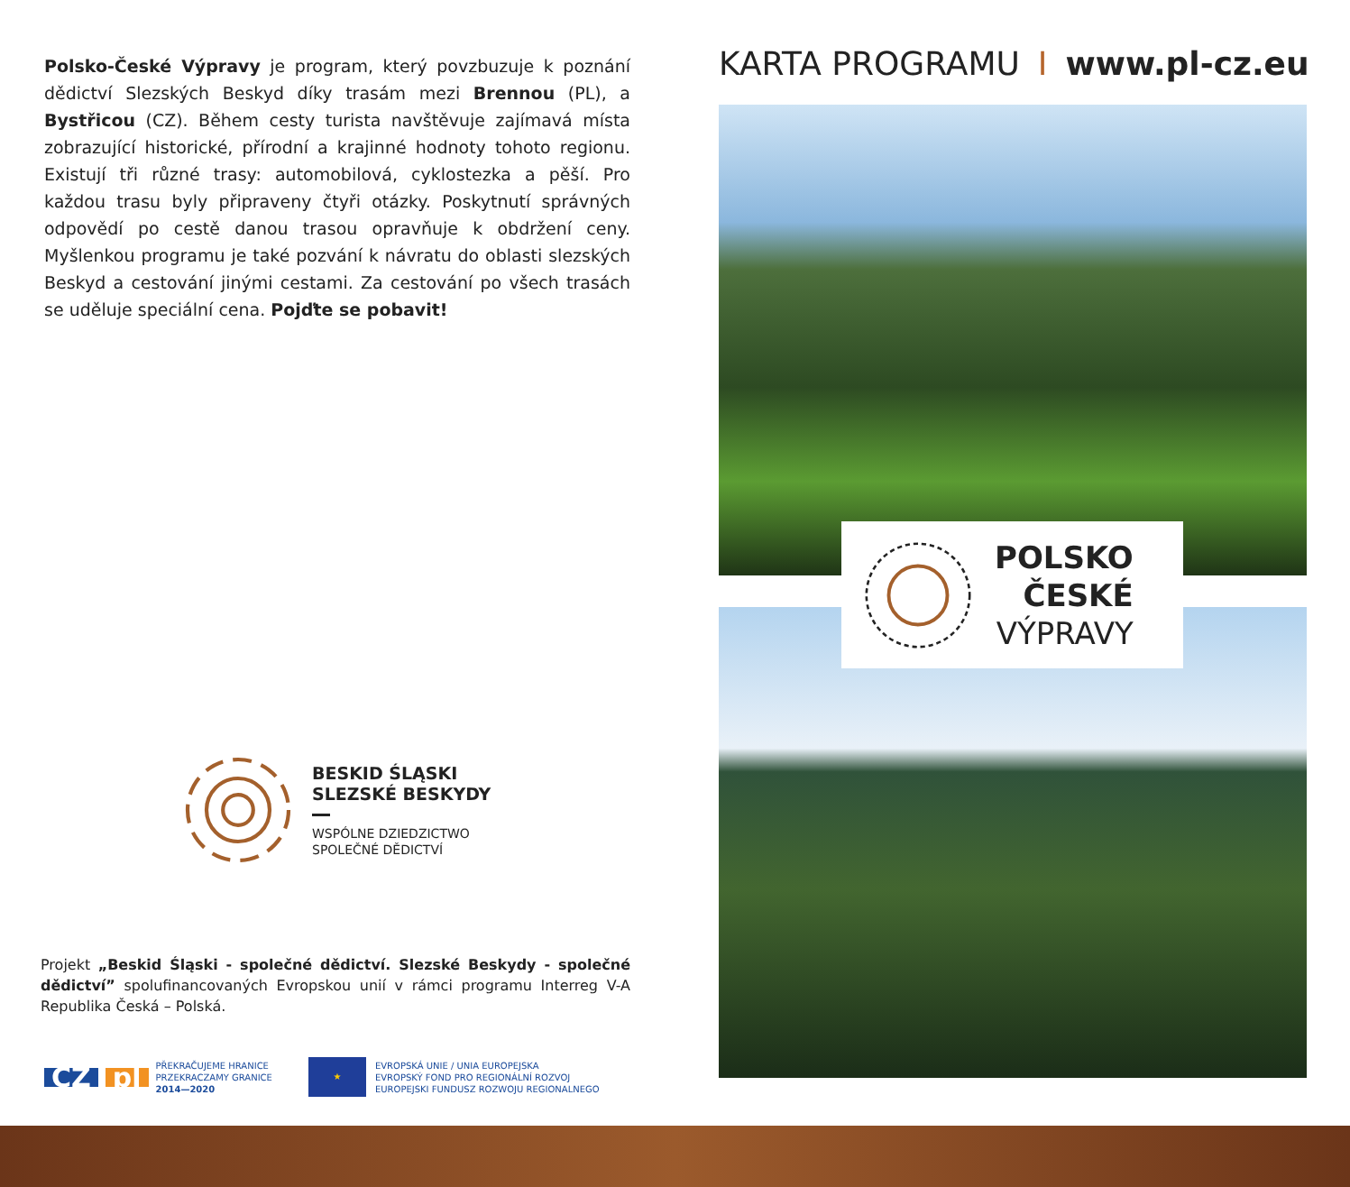Polsko-České Výpravy je program, který povzbuzuje k poznání dědictví Slezských Beskyd díky trasám mezi Brennou (PL), a Bystřicou (CZ). Během cesty turista navštěvuje zajímavá místa zobrazující historické, přírodní a krajinné hodnoty tohoto regionu. Existují tři různé trasy: automobilová, cyklostezka a pěší. Pro každou trasu byly připraveny čtyři otázky. Poskytnutí správných odpovědí po cestě danou trasou opravňuje k obdržení ceny. Myšlenkou programu je také pozvání k návratu do oblasti slezských Beskyd a cestování jinými cestami. Za cestování po všech trasách se uděluje speciální cena. Pojďte se pobavit!
BESKID ŚLĄSKI
SLEZSKÉ BESKYDY
WSPÓLNE DZIEDZICTWO
SPOLEČNÉ DĚDICTVÍ
Projekt „Beskid Śląski - společné dědictví. Slezské Beskydy - společné dědictví” spolufinancovaných Evropskou unií v rámci programu Interreg V-A Republika Česká – Polská.
CZ pl PŘEKRAČUJEME HRANICE
PRZEKRACZAMY GRANICE
2014—2020
★
EVROPSKÁ UNIE / UNIA EUROPEJSKA
EVROPSKÝ FOND PRO REGIONÁLNÍ ROZVOJ
EUROPEJSKI FUNDUSZ ROZWOJU REGIONALNEGO
KARTA PROGRAMU I www.pl-cz.eu
POLSKO
ČESKÉ
VÝPRAVY